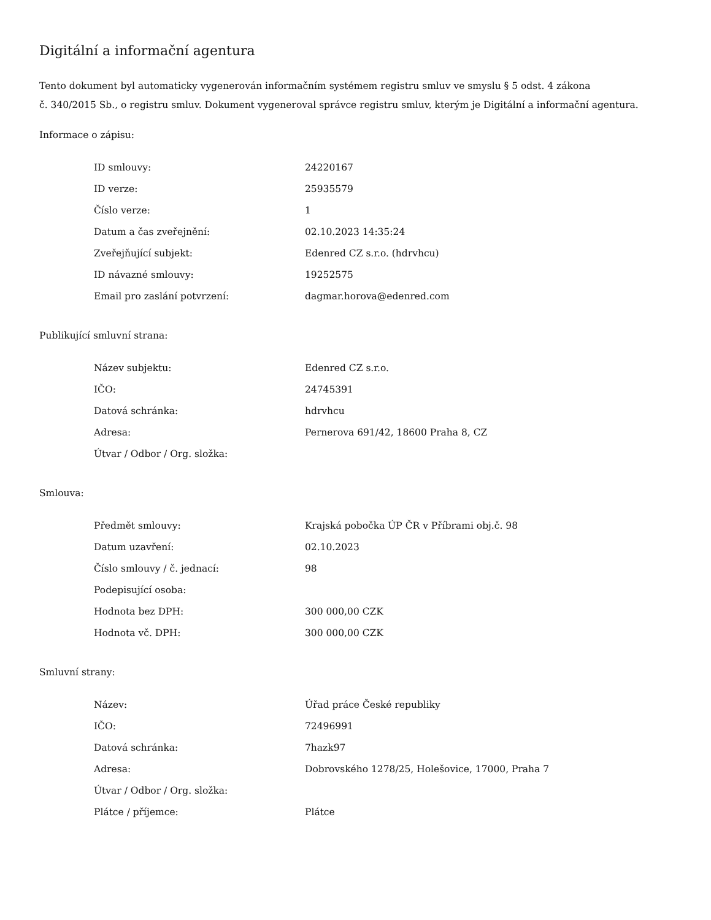Digitální a informační agentura
Tento dokument byl automaticky vygenerován informačním systémem registru smluv ve smyslu § 5 odst. 4 zákona
č. 340/2015 Sb., o registru smluv. Dokument vygeneroval správce registru smluv, kterým je Digitální a informační agentura.
Informace o zápisu:
| ID smlouvy: | 24220167 |
| ID verze: | 25935579 |
| Číslo verze: | 1 |
| Datum a čas zveřejnění: | 02.10.2023 14:35:24 |
| Zveřejňující subjekt: | Edenred CZ s.r.o. (hdrvhcu) |
| ID návazné smlouvy: | 19252575 |
| Email pro zaslání potvrzení: | dagmar.horova@edenred.com |
Publikující smluvní strana:
| Název subjektu: | Edenred CZ s.r.o. |
| IČO: | 24745391 |
| Datová schránka: | hdrvhcu |
| Adresa: | Pernerova 691/42, 18600 Praha 8, CZ |
| Útvar / Odbor / Org. složka: | |
Smlouva:
| Předmět smlouvy: | Krajská pobočka ÚP ČR v Příbrami obj.č. 98 |
| Datum uzavření: | 02.10.2023 |
| Číslo smlouvy / č. jednací: | 98 |
| Podepisující osoba: | |
| Hodnota bez DPH: | 300 000,00 CZK |
| Hodnota vč. DPH: | 300 000,00 CZK |
Smluvní strany:
| Název: | Úřad práce České republiky |
| IČO: | 72496991 |
| Datová schránka: | 7hazk97 |
| Adresa: | Dobrovského 1278/25, Holešovice, 17000, Praha 7 |
| Útvar / Odbor / Org. složka: | |
| Plátce / příjemce: | Plátce |